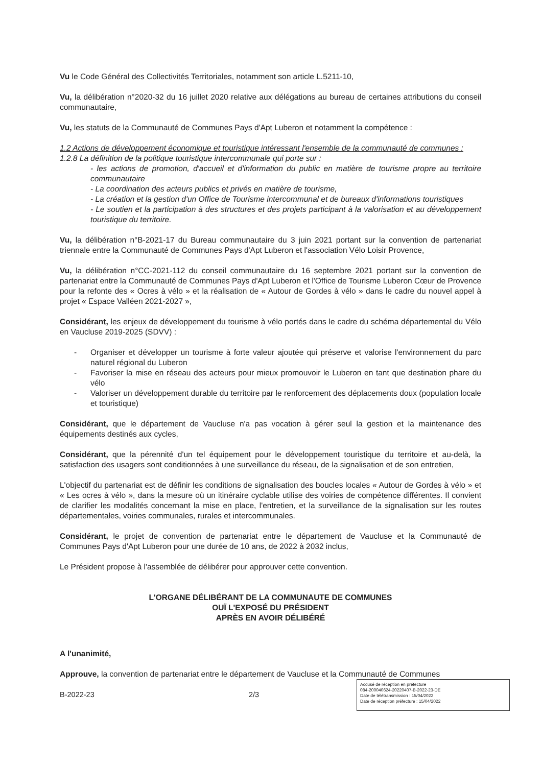Vu le Code Général des Collectivités Territoriales, notamment son article L.5211-10,
Vu, la délibération n°2020-32 du 16 juillet 2020 relative aux délégations au bureau de certaines attributions du conseil communautaire,
Vu, les statuts de la Communauté de Communes Pays d'Apt Luberon et notamment la compétence :
1.2 Actions de développement économique et touristique intéressant l'ensemble de la communauté de communes :
1.2.8 La définition de la politique touristique intercommunale qui porte sur :
- les actions de promotion, d'accueil et d'information du public en matière de tourisme propre au territoire communautaire
- La coordination des acteurs publics et privés en matière de tourisme,
- La création et la gestion d'un Office de Tourisme intercommunal et de bureaux d'informations touristiques
- Le soutien et la participation à des structures et des projets participant à la valorisation et au développement touristique du territoire.
Vu, la délibération n°B-2021-17 du Bureau communautaire du 3 juin 2021 portant sur la convention de partenariat triennale entre la Communauté de Communes Pays d'Apt Luberon et l'association Vélo Loisir Provence,
Vu, la délibération n°CC-2021-112 du conseil communautaire du 16 septembre 2021 portant sur la convention de partenariat entre la Communauté de Communes Pays d'Apt Luberon et l'Office de Tourisme Luberon Cœur de Provence pour la refonte des « Ocres à vélo » et la réalisation de « Autour de Gordes à vélo » dans le cadre du nouvel appel à projet « Espace Valléen 2021-2027 »,
Considérant, les enjeux de développement du tourisme à vélo portés dans le cadre du schéma départemental du Vélo en Vaucluse 2019-2025 (SDVV) :
- Organiser et développer un tourisme à forte valeur ajoutée qui préserve et valorise l'environnement du parc naturel régional du Luberon
- Favoriser la mise en réseau des acteurs pour mieux promouvoir le Luberon en tant que destination phare du vélo
- Valoriser un développement durable du territoire par le renforcement des déplacements doux (population locale et touristique)
Considérant, que le département de Vaucluse n'a pas vocation à gérer seul la gestion et la maintenance des équipements destinés aux cycles,
Considérant, que la pérennité d'un tel équipement pour le développement touristique du territoire et au-delà, la satisfaction des usagers sont conditionnées à une surveillance du réseau, de la signalisation et de son entretien,
L'objectif du partenariat est de définir les conditions de signalisation des boucles locales « Autour de Gordes à vélo » et « Les ocres à vélo », dans la mesure où un itinéraire cyclable utilise des voiries de compétence différentes. Il convient de clarifier les modalités concernant la mise en place, l'entretien, et la surveillance de la signalisation sur les routes départementales, voiries communales, rurales et intercommunales.
Considérant, le projet de convention de partenariat entre le département de Vaucluse et la Communauté de Communes Pays d'Apt Luberon pour une durée de 10 ans, de 2022 à 2032 inclus,
Le Président propose à l'assemblée de délibérer pour approuver cette convention.
L'ORGANE DÉLIBÉRANT DE LA COMMUNAUTE DE COMMUNES
OUÏ L'EXPOSÉ DU PRÉSIDENT
APRÈS EN AVOIR DÉLIBÉRÉ
A l'unanimité,
Approuve, la convention de partenariat entre le département de Vaucluse et la Communauté de Communes
B-2022-23 2/3
Accusé de réception en préfecture
084-200040624-20220407-B-2022-23-DE
Date de télétransmission : 15/04/2022
Date de réception préfecture : 15/04/2022